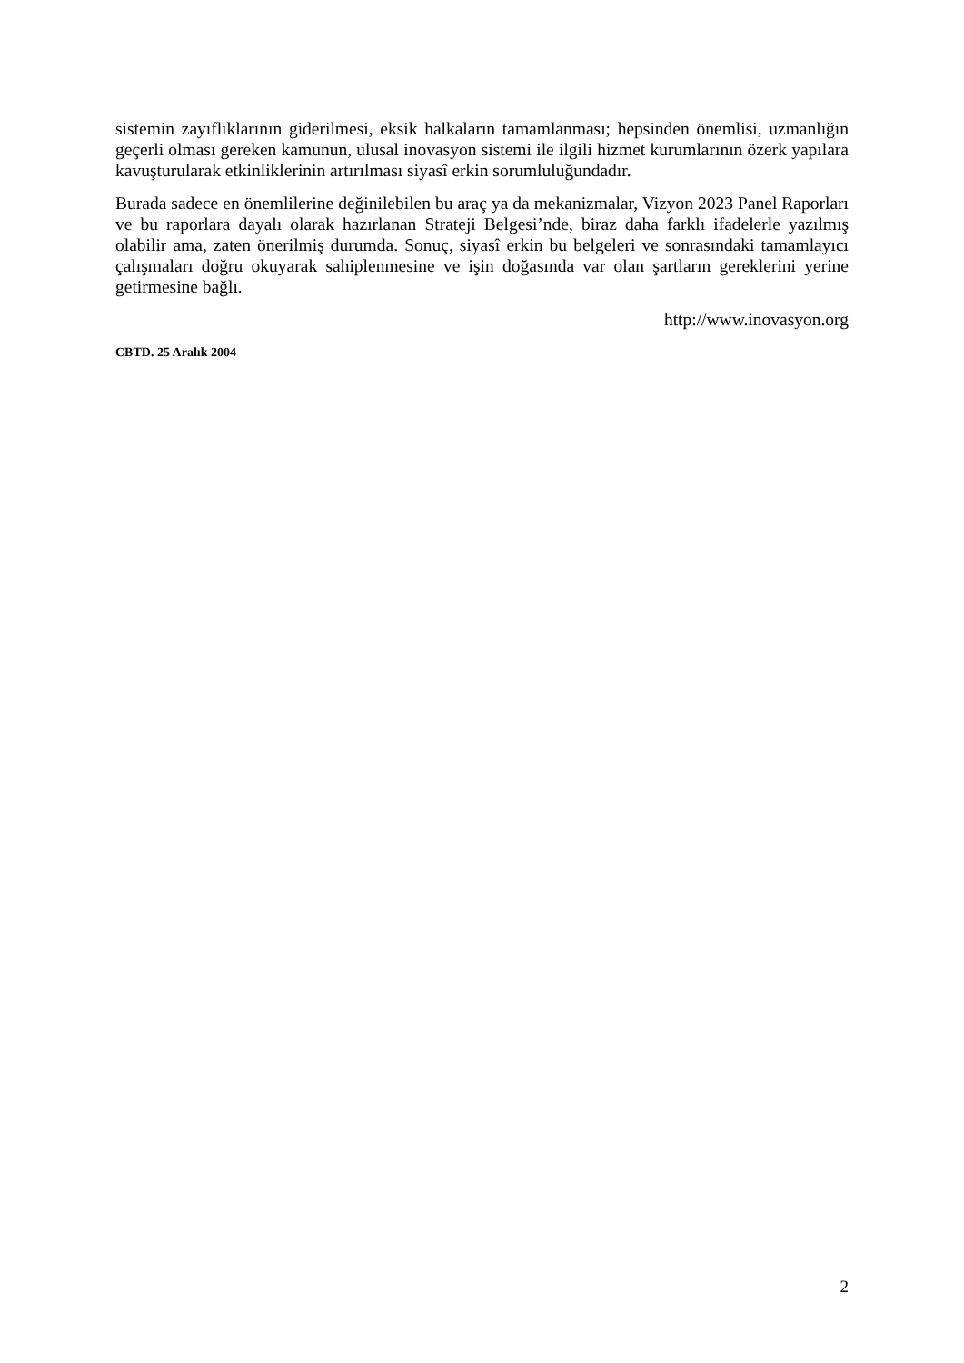sistemin zayıflıklarının giderilmesi, eksik halkaların tamamlanması; hepsinden önemlisi, uzmanlığın geçerli olması gereken kamunun, ulusal inovasyon sistemi ile ilgili hizmet kurumlarının özerk yapılara kavuşturularak etkinliklerinin artırılması siyasî erkin sorumluluğundadır.
Burada sadece en önemlilerine değinilebilen bu araç ya da mekanizmalar, Vizyon 2023 Panel Raporları ve bu raporlara dayalı olarak hazırlanan Strateji Belgesi’nde, biraz daha farklı ifadelerle yazılmış olabilir ama, zaten önerilmiş durumda. Sonuç, siyasî erkin bu belgeleri ve sonrasındaki tamamlayıcı çalışmaları doğru okuyarak sahiplenmesine ve işin doğasında var olan şartların gereklerini yerine getirmesine bağlı.
http://www.inovasyon.org
CBTD. 25 Aralık 2004
2